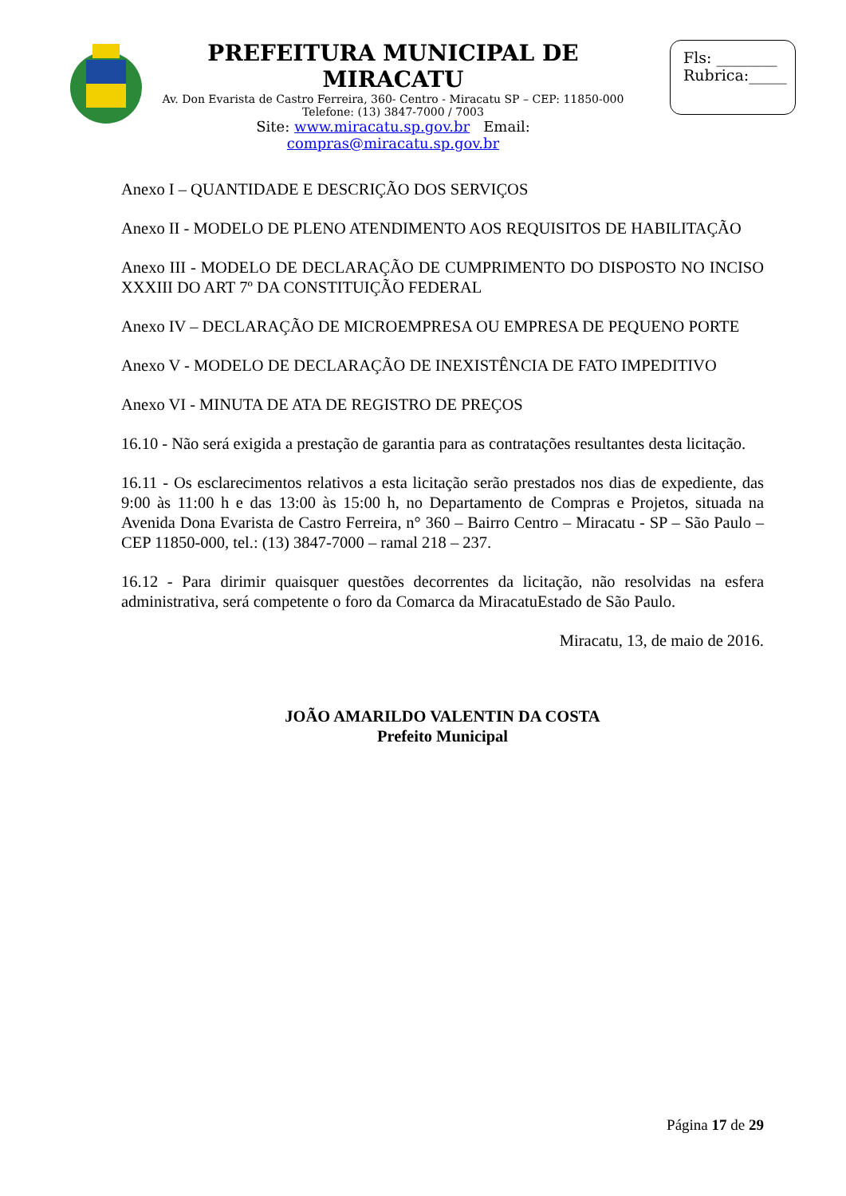PREFEITURA MUNICIPAL DE MIRACATU
Av. Don Evarista de Castro Ferreira, 360- Centro - Miracatu SP – CEP: 11850-000
Telefone: (13) 3847-7000 / 7003
Site: www.miracatu.sp.gov.br Email: compras@miracatu.sp.gov.br
Fls: ________
Rubrica:_____
Anexo I – QUANTIDADE E DESCRIÇÃO DOS SERVIÇOS
Anexo II - MODELO DE PLENO ATENDIMENTO AOS REQUISITOS DE HABILITAÇÃO
Anexo III - MODELO DE DECLARAÇÃO DE CUMPRIMENTO DO DISPOSTO NO INCISO XXXIII DO ART 7º DA CONSTITUIÇÃO FEDERAL
Anexo IV – DECLARAÇÃO DE MICROEMPRESA OU EMPRESA DE PEQUENO PORTE
Anexo V - MODELO DE DECLARAÇÃO DE INEXISTÊNCIA DE FATO IMPEDITIVO
Anexo VI - MINUTA DE ATA DE REGISTRO DE PREÇOS
16.10 - Não será exigida a prestação de garantia para as contratações resultantes desta licitação.
16.11 - Os esclarecimentos relativos a esta licitação serão prestados nos dias de expediente, das 9:00 às 11:00 h e das 13:00 às 15:00 h, no Departamento de Compras e Projetos, situada na Avenida Dona Evarista de Castro Ferreira, n° 360 – Bairro Centro – Miracatu - SP – São Paulo – CEP 11850-000, tel.: (13) 3847-7000 – ramal 218 – 237.
16.12 - Para dirimir quaisquer questões decorrentes da licitação, não resolvidas na esfera administrativa, será competente o foro da Comarca da MiracatuEstado de São Paulo.
Miracatu, 13, de maio de 2016.
JOÃO AMARILDO VALENTIN DA COSTA
Prefeito Municipal
Página 17 de 29